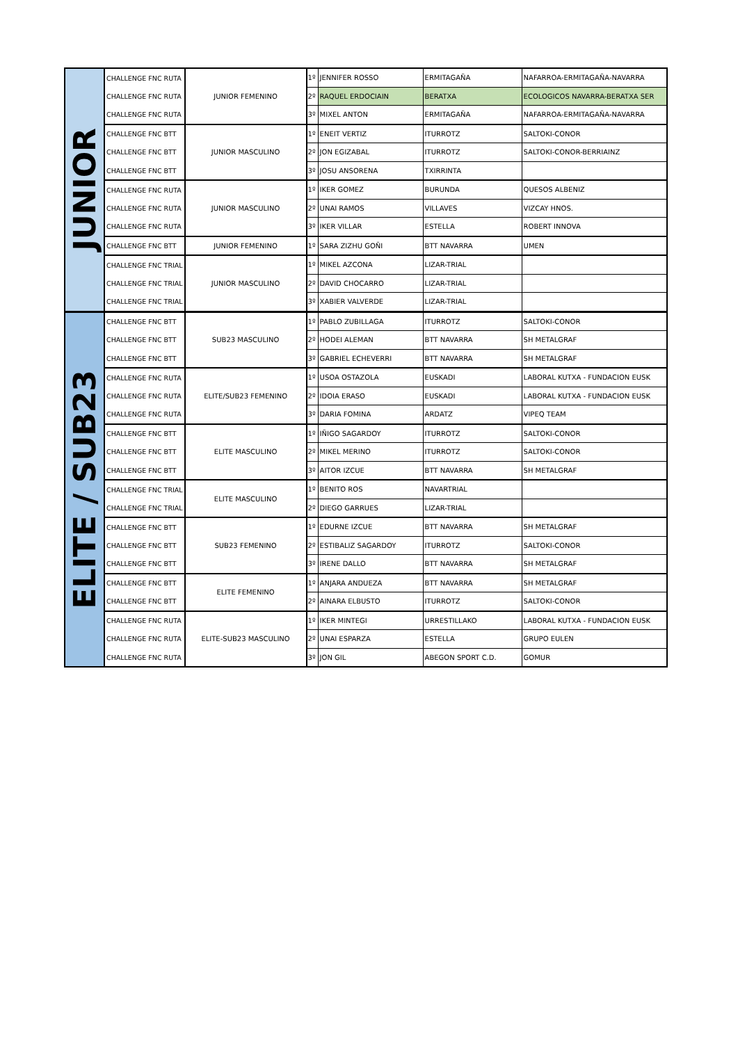| JUNIOR | CHALLENGE FNC RUTA | JUNIOR FEMENINO | 1º | JENNIFER ROSSO | ERMITAGAÑA | NAFARROA-ERMITAGAÑA-NAVARRA |
| | CHALLENGE FNC RUTA | | 2º | RAQUEL ERDOCIAIN | BERATXA | ECOLOGICOS NAVARRA-BERATXA SER |
| | CHALLENGE FNC RUTA | | 3º | MIXEL ANTON | ERMITAGAÑA | NAFARROA-ERMITAGAÑA-NAVARRA |
| | CHALLENGE FNC BTT | JUNIOR MASCULINO | 1º | ENEIT VERTIZ | ITURROTZ | SALTOKI-CONOR |
| | CHALLENGE FNC BTT | | 2º | JON EGIZABAL | ITURROTZ | SALTOKI-CONOR-BERRIAINZ |
| | CHALLENGE FNC BTT | | 3º | JOSU ANSORENA | TXIRRINTA | |
| | CHALLENGE FNC RUTA | JUNIOR MASCULINO | 1º | IKER GOMEZ | BURUNDA | QUESOS ALBENIZ |
| | CHALLENGE FNC RUTA | | 2º | UNAI RAMOS | VILLAVES | VIZCAY HNOS. |
| | CHALLENGE FNC RUTA | | 3º | IKER VILLAR | ESTELLA | ROBERT INNOVA |
| | CHALLENGE FNC BTT | JUNIOR FEMENINO | 1º | SARA ZIZHU GOÑI | BTT NAVARRA | UMEN |
| | CHALLENGE FNC TRIAL | JUNIOR MASCULINO | 1º | MIKEL AZCONA | LIZAR-TRIAL | |
| | CHALLENGE FNC TRIAL | | 2º | DAVID CHOCARRO | LIZAR-TRIAL | |
| | CHALLENGE FNC TRIAL | | 3º | XABIER VALVERDE | LIZAR-TRIAL | |
| ELITE / SUB23 | CHALLENGE FNC BTT | SUB23 MASCULINO | 1º | PABLO ZUBILLAGA | ITURROTZ | SALTOKI-CONOR |
| | CHALLENGE FNC BTT | | 2º | HODEI ALEMAN | BTT NAVARRA | SH METALGRAF |
| | CHALLENGE FNC BTT | | 3º | GABRIEL ECHEVERRI | BTT NAVARRA | SH METALGRAF |
| | CHALLENGE FNC RUTA | ELITE/SUB23 FEMENINO | 1º | USOA OSTAZOLA | EUSKADI | LABORAL KUTXA - FUNDACION EUSK |
| | CHALLENGE FNC RUTA | | 2º | IDOIA ERASO | EUSKADI | LABORAL KUTXA - FUNDACION EUSK |
| | CHALLENGE FNC RUTA | | 3º | DARIA FOMINA | ARDATZ | VIPEQ TEAM |
| | CHALLENGE FNC BTT | ELITE MASCULINO | 1º | IÑIGO SAGARDOY | ITURROTZ | SALTOKI-CONOR |
| | CHALLENGE FNC BTT | | 2º | MIKEL MERINO | ITURROTZ | SALTOKI-CONOR |
| | CHALLENGE FNC BTT | | 3º | AITOR IZCUE | BTT NAVARRA | SH METALGRAF |
| | CHALLENGE FNC TRIAL | ELITE MASCULINO | 1º | BENITO ROS | NAVARTRIAL | |
| | CHALLENGE FNC TRIAL | | 2º | DIEGO GARRUES | LIZAR-TRIAL | |
| | CHALLENGE FNC BTT | SUB23 FEMENINO | 1º | EDURNE IZCUE | BTT NAVARRA | SH METALGRAF |
| | CHALLENGE FNC BTT | | 2º | ESTIBALIZ SAGARDOY | ITURROTZ | SALTOKI-CONOR |
| | CHALLENGE FNC BTT | | 3º | IRENE DALLO | BTT NAVARRA | SH METALGRAF |
| | CHALLENGE FNC BTT | ELITE FEMENINO | 1º | ANJARA ANDUEZA | BTT NAVARRA | SH METALGRAF |
| | CHALLENGE FNC BTT | | 2º | AINARA ELBUSTO | ITURROTZ | SALTOKI-CONOR |
| | CHALLENGE FNC RUTA | ELITE-SUB23 MASCULINO | 1º | IKER MINTEGI | URRESTILLAKO | LABORAL KUTXA - FUNDACION EUSK |
| | CHALLENGE FNC RUTA | | 2º | UNAI ESPARZA | ESTELLA | GRUPO EULEN |
| | CHALLENGE FNC RUTA | | 3º | JON GIL | ABEGON SPORT C.D. | GOMUR |